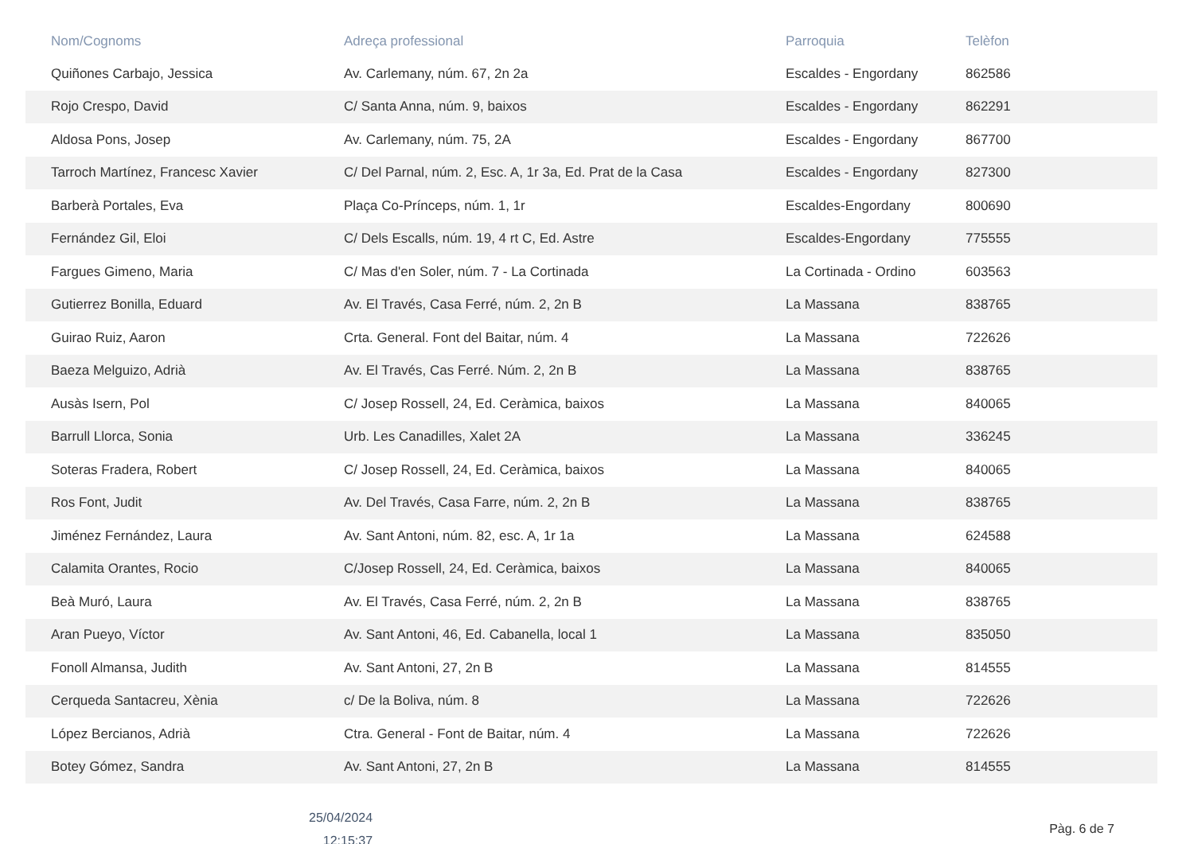| Nom/Cognoms | Adreça professional | Parroquia | Telèfon |
| --- | --- | --- | --- |
| Quiñones Carbajo, Jessica | Av. Carlemany, núm. 67, 2n 2a | Escaldes - Engordany | 862586 |
| Rojo Crespo, David | C/ Santa Anna, núm. 9, baixos | Escaldes - Engordany | 862291 |
| Aldosa Pons, Josep | Av. Carlemany, núm. 75, 2A | Escaldes - Engordany | 867700 |
| Tarroch Martínez, Francesc Xavier | C/ Del Parnal, núm. 2, Esc. A, 1r 3a, Ed. Prat de la Casa | Escaldes - Engordany | 827300 |
| Barberà Portales, Eva | Plaça Co-Prínceps, núm. 1, 1r | Escaldes-Engordany | 800690 |
| Fernández Gil, Eloi | C/ Dels Escalls, núm. 19, 4 rt C, Ed. Astre | Escaldes-Engordany | 775555 |
| Fargues Gimeno, Maria | C/ Mas d'en Soler, núm. 7 - La Cortinada | La Cortinada - Ordino | 603563 |
| Gutierrez Bonilla, Eduard | Av. El Través, Casa Ferré, núm. 2, 2n B | La Massana | 838765 |
| Guirao Ruiz, Aaron | Crta. General. Font del Baitar, núm. 4 | La Massana | 722626 |
| Baeza Melguizo, Adrià | Av. El Través, Cas Ferré. Núm. 2, 2n B | La Massana | 838765 |
| Ausàs Isern, Pol | C/ Josep Rossell, 24, Ed. Ceràmica, baixos | La Massana | 840065 |
| Barrull Llorca, Sonia | Urb. Les Canadilles, Xalet 2A | La Massana | 336245 |
| Soteras Fradera, Robert | C/ Josep Rossell, 24, Ed. Ceràmica, baixos | La Massana | 840065 |
| Ros Font, Judit | Av. Del Través, Casa Farre, núm. 2, 2n B | La Massana | 838765 |
| Jiménez Fernández, Laura | Av. Sant Antoni, núm. 82, esc. A, 1r 1a | La Massana | 624588 |
| Calamita Orantes, Rocio | C/Josep Rossell, 24, Ed. Ceràmica, baixos | La Massana | 840065 |
| Beà Muró, Laura | Av. El Través, Casa Ferré, núm. 2, 2n B | La Massana | 838765 |
| Aran Pueyo, Víctor | Av. Sant Antoni, 46, Ed. Cabanella, local 1 | La Massana | 835050 |
| Fonoll Almansa, Judith | Av. Sant Antoni, 27, 2n B | La Massana | 814555 |
| Cerqueda Santacreu, Xènia | c/ De la Boliva, núm. 8 | La Massana | 722626 |
| López Bercianos, Adrià | Ctra. General - Font de Baitar, núm. 4 | La Massana | 722626 |
| Botey Gómez, Sandra | Av. Sant Antoni, 27, 2n B | La Massana | 814555 |
25/04/2024
12:15:37
Pàg. 6 de 7